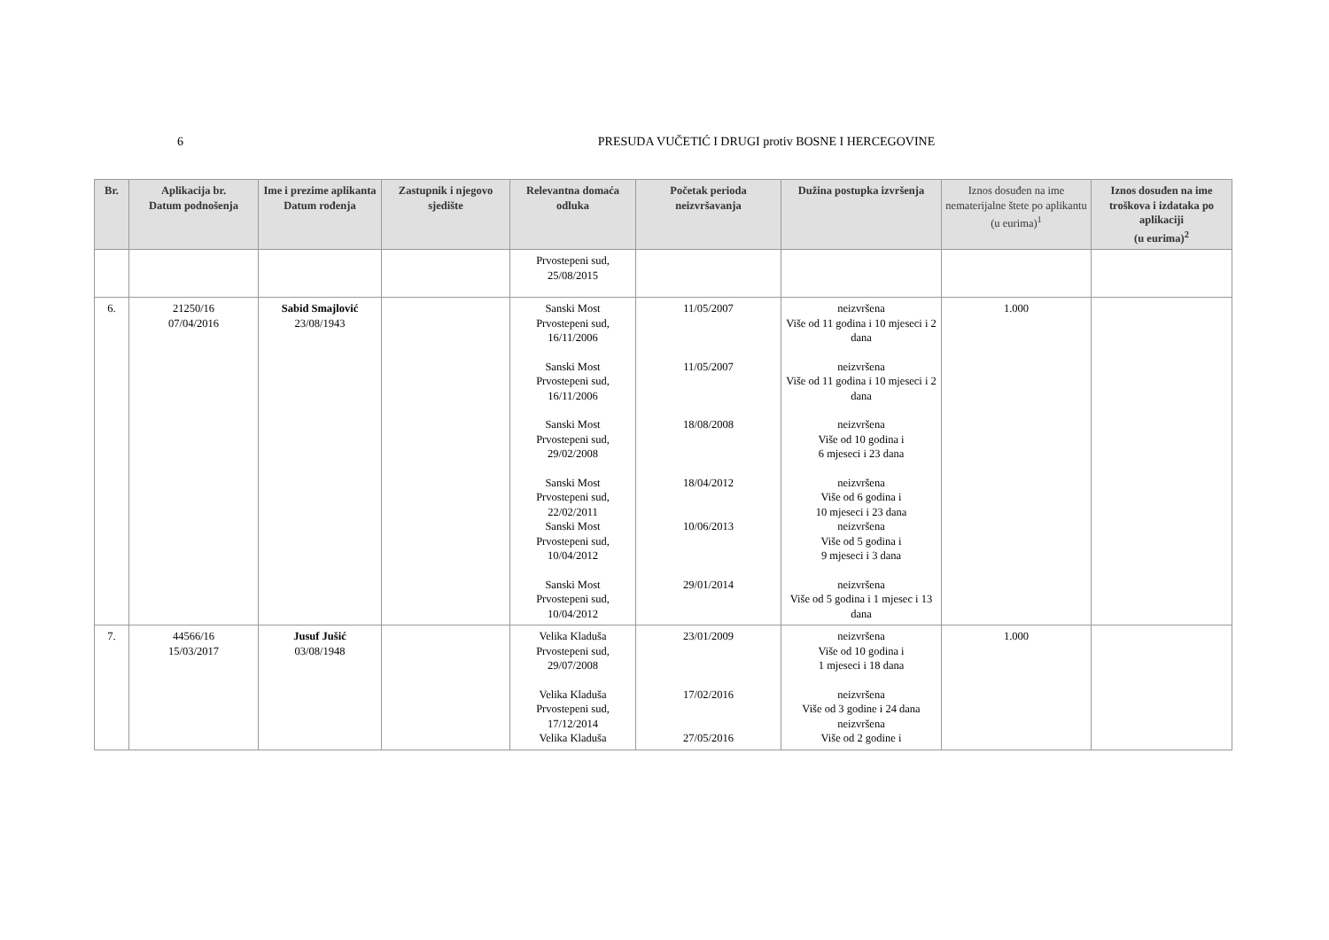6 PRESUDA VUČETIĆ I DRUGI protiv BOSNE I HERCEGOVINE
| Br. | Aplikacija br. Datum podnošenja | Ime i prezime aplikanta Datum rođenja | Zastupnik i njegovo sjedište | Relevantna domaća odluka | Početak perioda neizvršavanja | Dužina postupka izvršenja | Iznos dosuđen na ime nematerijalne štete po aplikantu (u eurima)<sup>1</sup> | Iznos dosuđen na ime troškova i izdataka po aplikaciji (u eurima)<sup>2</sup> |
| --- | --- | --- | --- | --- | --- | --- | --- | --- |
| | | | | Prvostepeni sud, 25/08/2015 | | | | |
| 6. | 21250/16 07/04/2016 | Sabid Smajlović 23/08/1943 | | Sanski Most Prvostepeni sud, 16/11/2006 Sanski Most Prvostepeni sud, 16/11/2006 Sanski Most Prvostepeni sud, 29/02/2008 Sanski Most Prvostepeni sud, 22/02/2011 Sanski Most Prvostepeni sud, 10/04/2012 Sanski Most Prvostepeni sud, 10/04/2012 | 11/05/2007 11/05/2007 18/08/2008 18/04/2012 10/06/2013 29/01/2014 | neizvršena Više od 11 godina i 10 mjeseci i 2 dana neizvršena Više od 11 godina i 10 mjeseci i 2 dana neizvršena Više od 10 godina i 6 mjeseci i 23 dana neizvršena Više od 6 godina i 10 mjeseci i 23 dana neizvršena Više od 5 godina i 9 mjeseci i 3 dana neizvršena Više od 5 godina i 1 mjesec i 13 dana | 1.000 | |
| 7. | 44566/16 15/03/2017 | Jusuf Jušić 03/08/1948 | | Velika Kladuša Prvostepeni sud, 29/07/2008 Velika Kladuša Prvostepeni sud, 17/12/2014 Velika Kladuša | 23/01/2009 17/02/2016 27/05/2016 | neizvršena Više od 10 godina i 1 mjeseci i 18 dana neizvršena Više od 3 godine i 24 dana neizvršena Više od 2 godine i | 1.000 | |